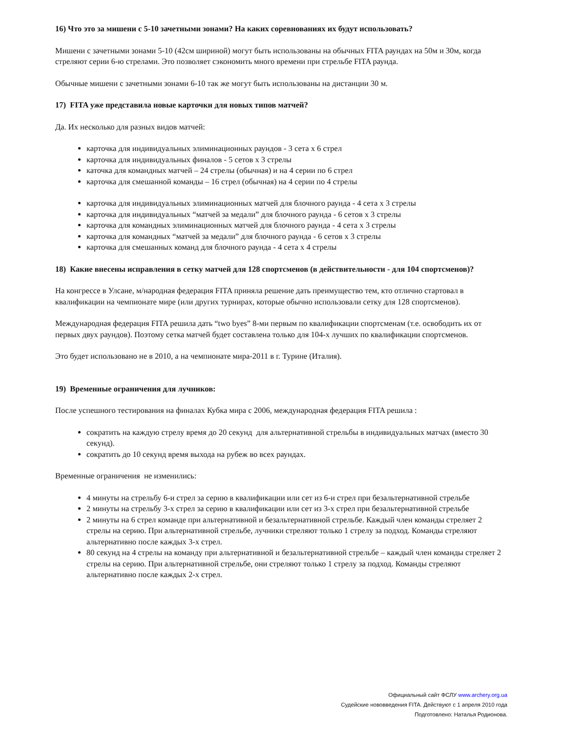16) Что это за мишени с 5-10 зачетными зонами? На каких соревнованиях их будут использовать?
Мишени с зачетными зонами 5-10 (42см шириной) могут быть использованы на обычных FITA раундах на 50м и 30м, когда стреляют серии 6-ю стрелами. Это позволяет сэкономить много времени при стрельбе FITA раунда.
Обычные мишени с зачетными зонами 6-10 так же могут быть использованы на дистанции 30 м.
17) FITA уже представила новые карточки для новых типов матчей?
Да. Их несколько для разных видов матчей:
карточка для индивидуальных элиминационных раундов - 3 сета х 6 стрел
карточка для индивидуальных финалов - 5 сетов х 3 стрелы
каточка для командных матчей – 24 стрелы (обычная) и на 4 серии по 6 стрел
карточка для смешанной команды – 16 стрел (обычная) на 4 серии по 4 стрелы
карточка для индивидуальных элиминационных матчей для блочного раунда - 4 сета х 3 стрелы
карточка для индивидуальных “матчей за медали” для блочного раунда - 6 сетов х 3 стрелы
карточка для командных элиминационных матчей для блочного раунда - 4 сета х 3 стрелы
карточка для командных “матчей за медали” для блочного раунда - 6 сетов х 3 стрелы
карточка для смешанных команд для блочного раунда - 4 сета х 4 стрелы
18) Какие внесены исправления в сетку матчей для 128 спортсменов (в действительности - для 104 спортсменов)?
На конгрессе в Улсане, м/народная федерация FITA приняла решение дать преимущество тем, кто отлично стартовал в квалификации на чемпионате мире (или других турнирах, которые обычно использовали сетку для 128 спортсменов).
Международная федерация FITA решила дать “two byes” 8-ми первым по квалификации спортсменам (т.е. освободить их от первых двух раундов). Поэтому сетка матчей будет составлена только для 104-х лучших по квалификации спортсменов.
Это будет использовано не в 2010, а на чемпионате мира-2011 в г. Турине (Италия).
19) Временные ограничения для лучников:
После успешного тестирования на финалах Кубка мира с 2006, международная федерация FITA решила :
сократить на каждую стрелу время до 20 секунд для альтернативной стрельбы в индивидуальных матчах (вместо 30 секунд).
сократить до 10 секунд время выхода на рубеж во всех раундах.
Временные ограничения не изменились:
4 минуты на стрельбу 6-и стрел за серию в квалификации или сет из 6-и стрел при безальтернативной стрельбе
2 минуты на стрельбу 3-х стрел за серию в квалификации или сет из 3-х стрел при безальтернативной стрельбе
2 минуты на 6 стрел команде при альтернативной и безальтернативной стрельбе. Каждый член команды стреляет 2 стрелы на серию. При альтернативной стрельбе, лучники стреляют только 1 стрелу за подход. Команды стреляют альтернативно после каждых 3-х стрел.
80 секунд на 4 стрелы на команду при альтернативной и безальтернативной стрельбе – каждый член команды стреляет 2 стрелы на серию. При альтернативной стрельбе, они стреляют только 1 стрелу за подход. Команды стреляют альтернативно после каждых 2-х стрел.
Официальный сайт ФСЛУ www.archery.org.ua
Судейские нововведения FITA. Действуют с 1 апреля 2010 года
Подготовлено: Наталья Родионова.